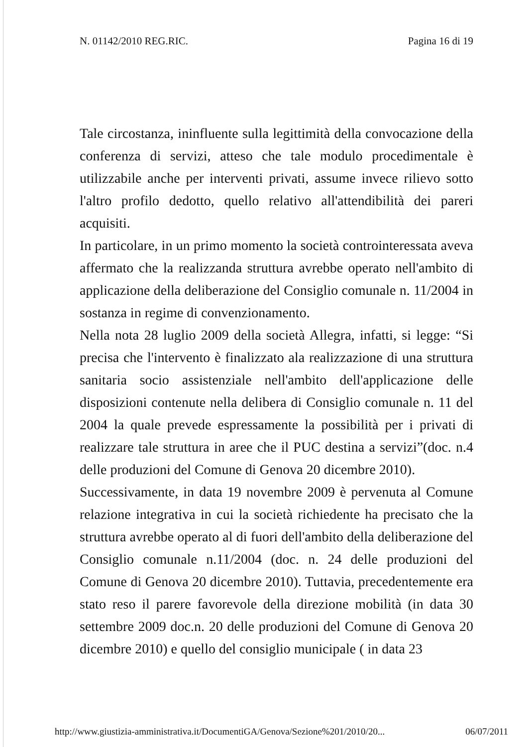N. 01142/2010 REG.RIC. Pagina 16 di 19
Tale circostanza, ininfluente sulla legittimità della convocazione della conferenza di servizi, atteso che tale modulo procedimentale è utilizzabile anche per interventi privati, assume invece rilievo sotto l'altro profilo dedotto, quello relativo all'attendibilità dei pareri acquisiti.
In particolare, in un primo momento la società controinteressata aveva affermato che la realizzanda struttura avrebbe operato nell'ambito di applicazione della deliberazione del Consiglio comunale n. 11/2004 in sostanza in regime di convenzionamento.
Nella nota 28 luglio 2009 della società Allegra, infatti, si legge: “Si precisa che l'intervento è finalizzato ala realizzazione di una struttura sanitaria socio assistenziale nell'ambito dell'applicazione delle disposizioni contenute nella delibera di Consiglio comunale n. 11 del 2004 la quale prevede espressamente la possibilità per i privati di realizzare tale struttura in aree che il PUC destina a servizi”(doc. n.4 delle produzioni del Comune di Genova 20 dicembre 2010).
Successivamente, in data 19 novembre 2009 è pervenuta al Comune relazione integrativa in cui la società richiedente ha precisato che la struttura avrebbe operato al di fuori dell'ambito della deliberazione del Consiglio comunale n.11/2004 (doc. n. 24 delle produzioni del Comune di Genova 20 dicembre 2010). Tuttavia, precedentemente era stato reso il parere favorevole della direzione mobilità (in data 30 settembre 2009 doc.n. 20 delle produzioni del Comune di Genova 20 dicembre 2010) e quello del consiglio municipale ( in data 23
http://www.giustizia-amministrativa.it/DocumentiGA/Genova/Sezione%201/2010/20... 06/07/2011